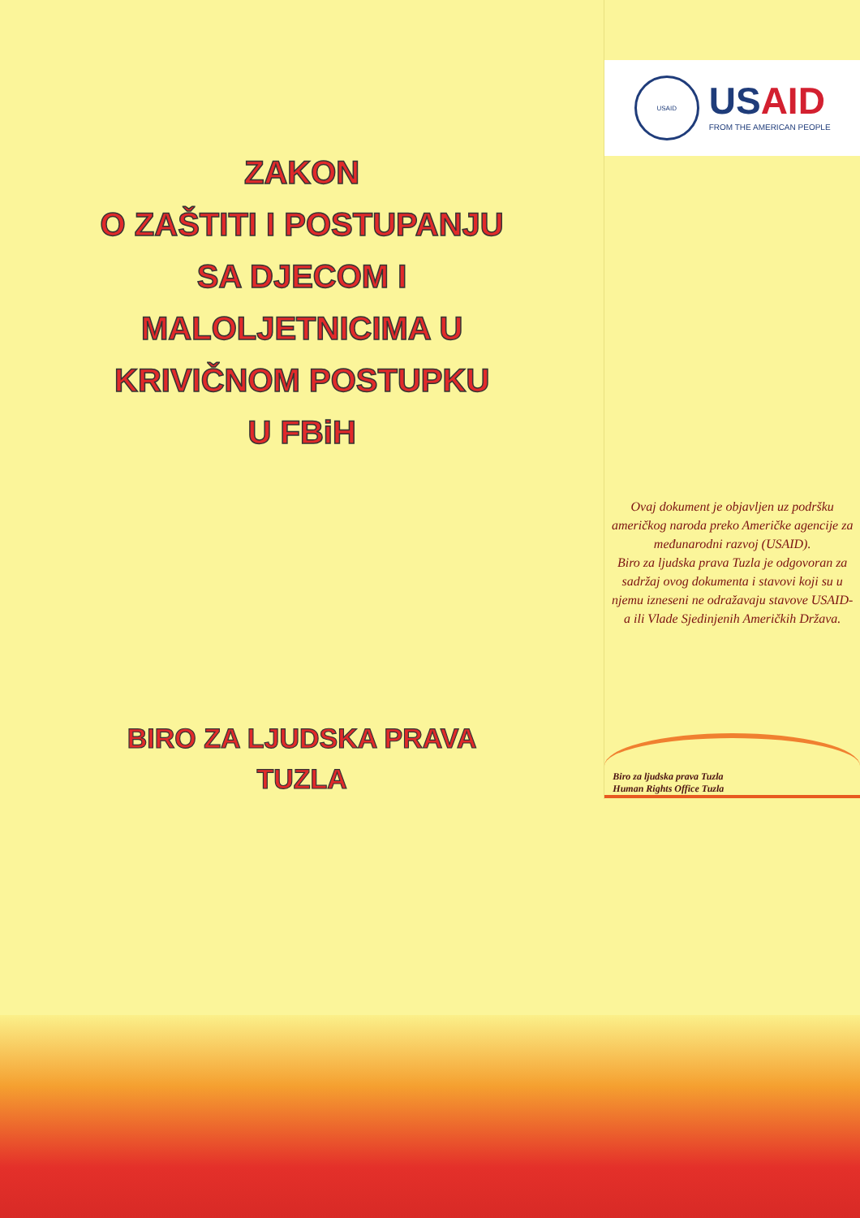ZAKON
O ZAŠTITI I POSTUPANJU
SA DJECOM I
MALOLJETNICIMA U
KRIVIČNOM POSTUPKU
U FBiH
BIRO ZA LJUDSKA PRAVA
TUZLA
USAID
USAID
FROM THE AMERICAN PEOPLE
Ovaj dokument je objavljen uz podršku američkog naroda preko Američke agencije za međunarodni razvoj (USAID).
Biro za ljudska prava Tuzla je odgovoran za sadržaj ovog dokumenta i stavovi koji su u njemu izneseni ne odražavaju stavove USAID-a ili Vlade Sjedinjenih Američkih Država.
Biro za ljudska prava Tuzla
Human Rights Office Tuzla